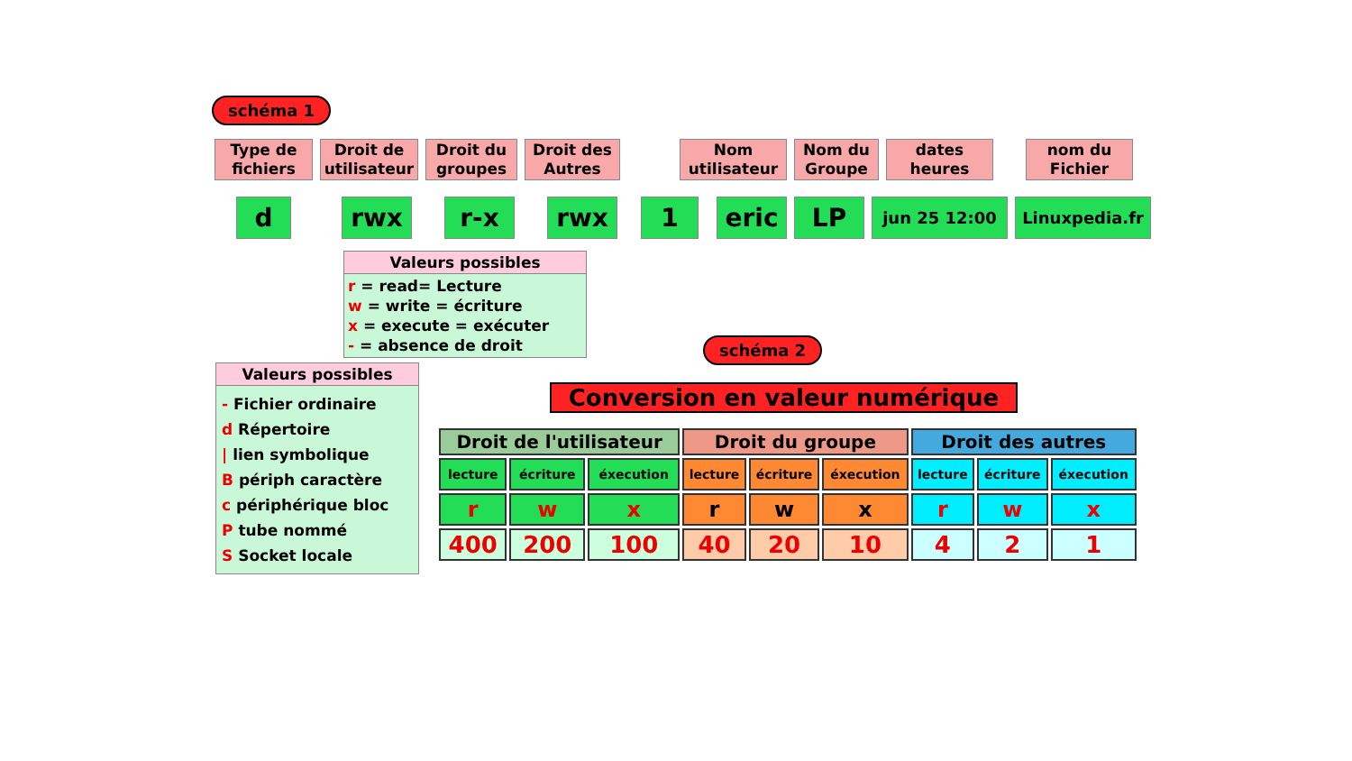schéma 1
Type de fichiers
Droit de utilisateur
Droit du groupes
Droit des Autres
Nom utilisateur
Nom du Groupe
dates heures
nom du Fichier
d rwx r-x rwx 1 eric LP
jun 25 12:00 Linuxpedia.fr
Valeurs possibles
r = read= Lecture
w = write = écriture
x = execute = exécuter
- = absence de droit
Valeurs possibles
- Fichier ordinaire
d Répertoire
| lien symbolique
B périph caractère
c périphérique bloc
P tube nommé
S Socket locale
schéma 2
Conversion en valeur numérique
| Droit de l'utilisateur | | | Droit du groupe | | | Droit des autres | | |
| --- | --- | --- | --- | --- | --- | --- | --- | --- |
| lecture | écriture | éxecution | lecture | écriture | éxecution | lecture | écriture | éxecution |
| r | w | x | r | w | x | r | w | x |
| 400 | 200 | 100 | 40 | 20 | 10 | 4 | 2 | 1 |